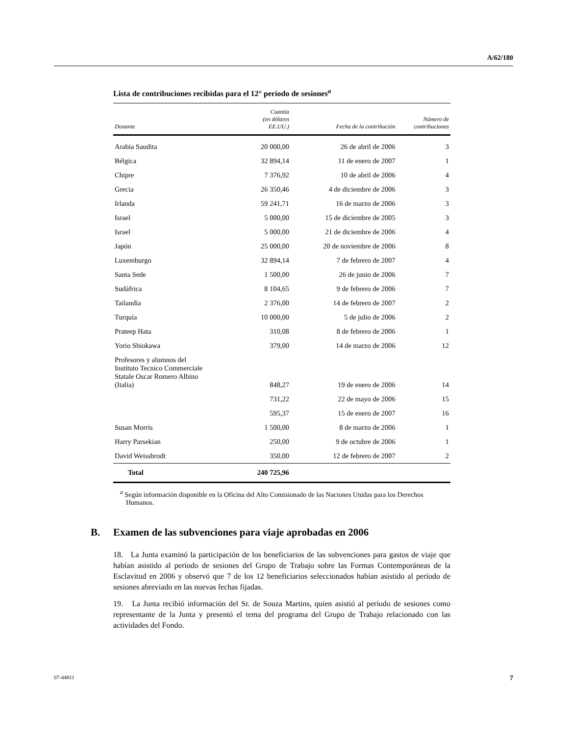A/62/180
Lista de contribuciones recibidas para el 12° período de sesiones<sup>a</sup>
| Donante | Cuantía (en dólares EE.UU.) | Fecha de la contribución | Número de contribuciones |
| --- | --- | --- | --- |
| Arabia Saudita | 20 000,00 | 26 de abril de 2006 | 3 |
| Bélgica | 32 894,14 | 11 de enero de 2007 | 1 |
| Chipre | 7 376,92 | 10 de abril de 2006 | 4 |
| Grecia | 26 350,46 | 4 de diciembre de 2006 | 3 |
| Irlanda | 59 241,71 | 16 de marzo de 2006 | 3 |
| Israel | 5 000,00 | 15 de diciembre de 2005 | 3 |
| Israel | 5 000,00 | 21 de diciembre de 2006 | 4 |
| Japón | 25 000,00 | 20 de noviembre de 2006 | 8 |
| Luxemburgo | 32 894,14 | 7 de febrero de 2007 | 4 |
| Santa Sede | 1 500,00 | 26 de junio de 2006 | 7 |
| Sudáfrica | 8 104,65 | 9 de febrero de 2006 | 7 |
| Tailandia | 2 376,00 | 14 de febrero de 2007 | 2 |
| Turquía | 10 000,00 | 5 de julio de 2006 | 2 |
| Prateep Hata | 310,08 | 8 de febrero de 2006 | 1 |
| Yorio Shiokawa | 379,00 | 14 de marzo de 2006 | 12 |
| Profesores y alumnos del Instituto Tecnico Commerciale Statale Oscar Romero Albino (Italia) | 848,27 | 19 de enero de 2006 | 14 |
| | 731,22 | 22 de mayo de 2006 | 15 |
| | 595,37 | 15 de enero de 2007 | 16 |
| Susan Morris | 1 500,00 | 8 de marzo de 2006 | 1 |
| Harry Parsekian | 250,00 | 9 de octubre de 2006 | 1 |
| David Weissbrodt | 350,00 | 12 de febrero de 2007 | 2 |
| Total | 240 725,96 | | |
<sup>a</sup> Según información disponible en la Oficina del Alto Comisionado de las Naciones Unidas para los Derechos Humanos.
B. Examen de las subvenciones para viaje aprobadas en 2006
18. La Junta examinó la participación de los beneficiarios de las subvenciones para gastos de viaje que habían asistido al período de sesiones del Grupo de Trabajo sobre las Formas Contemporáneas de la Esclavitud en 2006 y observó que 7 de los 12 beneficiarios seleccionados habían asistido al período de sesiones abreviado en las nuevas fechas fijadas.
19. La Junta recibió información del Sr. de Souza Martins, quien asistió al período de sesiones como representante de la Junta y presentó el tema del programa del Grupo de Trabajo relacionado con las actividades del Fondo.
07-44811 7